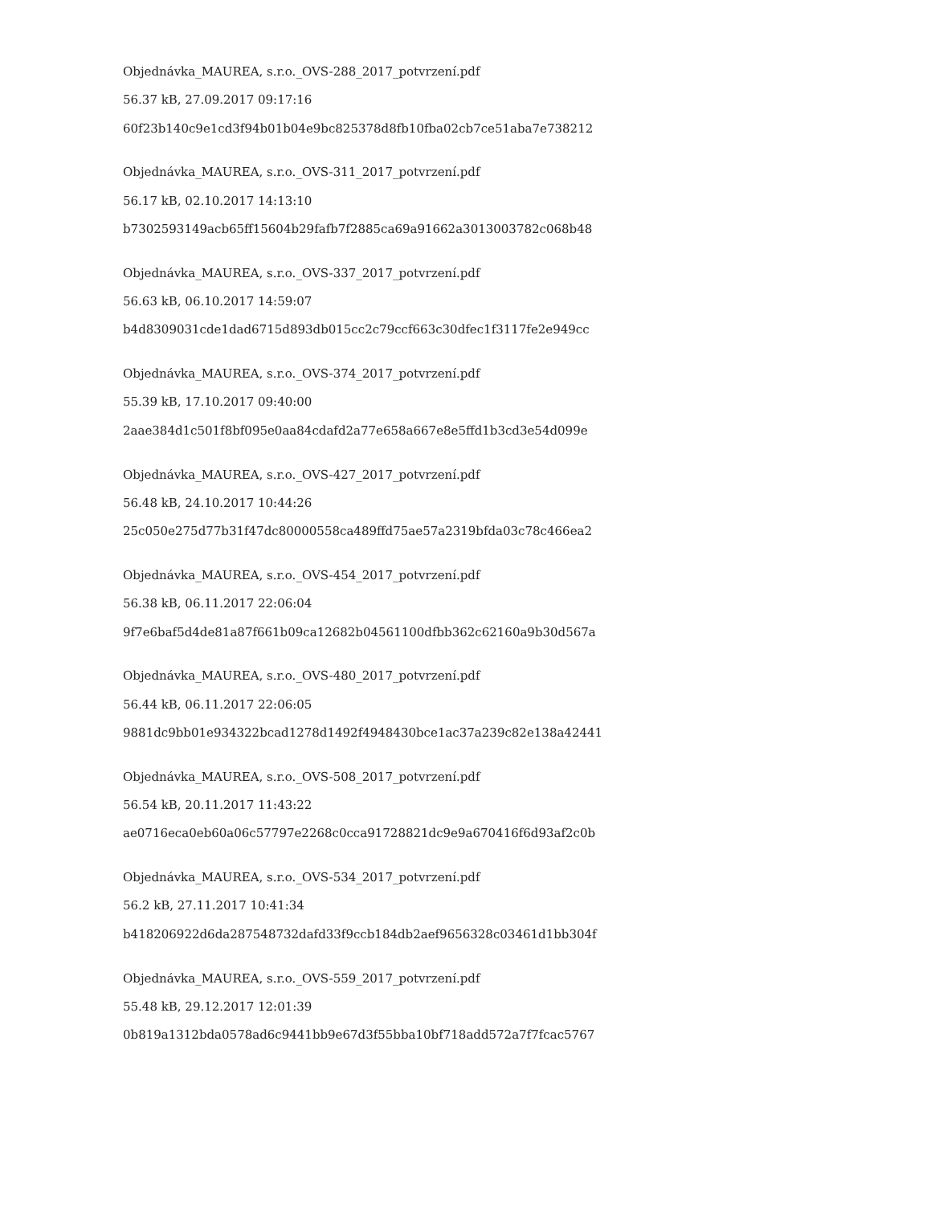Objednávka_MAUREA, s.r.o._OVS-288_2017_potvrzení.pdf
56.37 kB, 27.09.2017 09:17:16
60f23b140c9e1cd3f94b01b04e9bc825378d8fb10fba02cb7ce51aba7e738212
Objednávka_MAUREA, s.r.o._OVS-311_2017_potvrzení.pdf
56.17 kB, 02.10.2017 14:13:10
b7302593149acb65ff15604b29fafb7f2885ca69a91662a3013003782c068b48
Objednávka_MAUREA, s.r.o._OVS-337_2017_potvrzení.pdf
56.63 kB, 06.10.2017 14:59:07
b4d8309031cde1dad6715d893db015cc2c79ccf663c30dfec1f3117fe2e949cc
Objednávka_MAUREA, s.r.o._OVS-374_2017_potvrzení.pdf
55.39 kB, 17.10.2017 09:40:00
2aae384d1c501f8bf095e0aa84cdafd2a77e658a667e8e5ffd1b3cd3e54d099e
Objednávka_MAUREA, s.r.o._OVS-427_2017_potvrzení.pdf
56.48 kB, 24.10.2017 10:44:26
25c050e275d77b31f47dc80000558ca489ffd75ae57a2319bfda03c78c466ea2
Objednávka_MAUREA, s.r.o._OVS-454_2017_potvrzení.pdf
56.38 kB, 06.11.2017 22:06:04
9f7e6baf5d4de81a87f661b09ca12682b04561100dfbb362c62160a9b30d567a
Objednávka_MAUREA, s.r.o._OVS-480_2017_potvrzení.pdf
56.44 kB, 06.11.2017 22:06:05
9881dc9bb01e934322bcad1278d1492f4948430bce1ac37a239c82e138a42441
Objednávka_MAUREA, s.r.o._OVS-508_2017_potvrzení.pdf
56.54 kB, 20.11.2017 11:43:22
ae0716eca0eb60a06c57797e2268c0cca91728821dc9e9a670416f6d93af2c0b
Objednávka_MAUREA, s.r.o._OVS-534_2017_potvrzení.pdf
56.2 kB, 27.11.2017 10:41:34
b418206922d6da287548732dafd33f9ccb184db2aef9656328c03461d1bb304f
Objednávka_MAUREA, s.r.o._OVS-559_2017_potvrzení.pdf
55.48 kB, 29.12.2017 12:01:39
0b819a1312bda0578ad6c9441bb9e67d3f55bba10bf718add572a7f7fcac5767